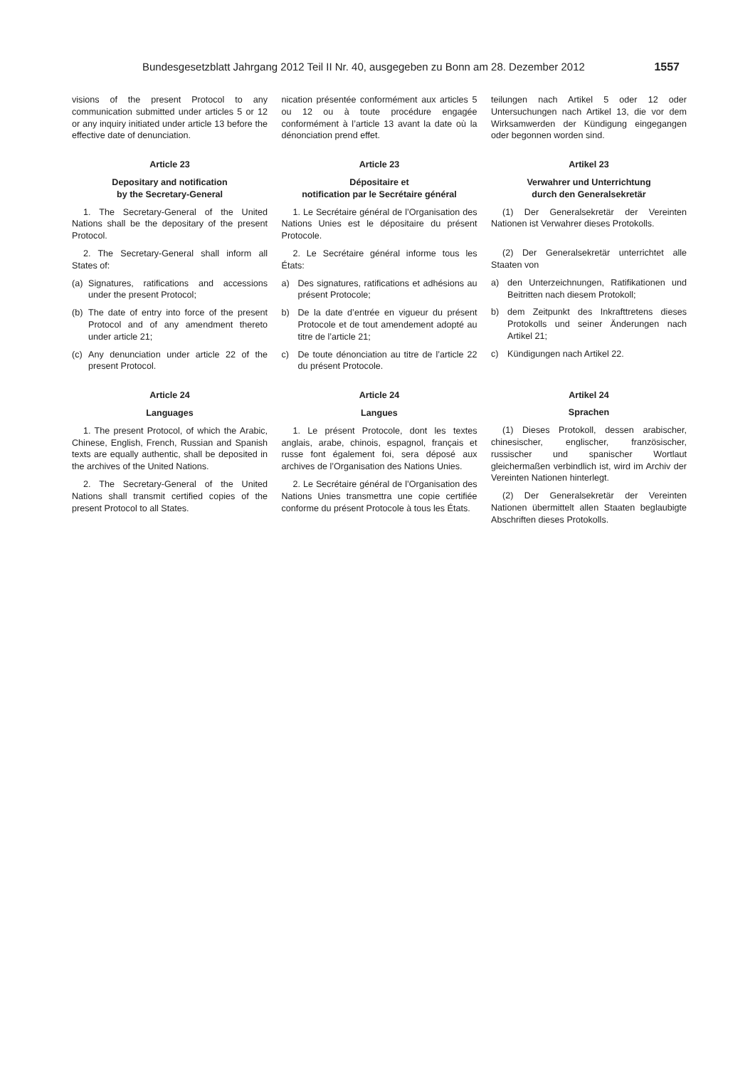Bundesgesetzblatt Jahrgang 2012 Teil II Nr. 40, ausgegeben zu Bonn am 28. Dezember 2012 1557
visions of the present Protocol to any communication submitted under articles 5 or 12 or any inquiry initiated under article 13 before the effective date of denunciation.
Article 23
Depositary and notification
by the Secretary-General
1. The Secretary-General of the United Nations shall be the depositary of the present Protocol.
2. The Secretary-General shall inform all States of:
(a) Signatures, ratifications and accessions under the present Protocol;
(b) The date of entry into force of the present Protocol and of any amendment thereto under article 21;
(c) Any denunciation under article 22 of the present Protocol.
Article 24
Languages
1. The present Protocol, of which the Arabic, Chinese, English, French, Russian and Spanish texts are equally authentic, shall be deposited in the archives of the United Nations.
2. The Secretary-General of the United Nations shall transmit certified copies of the present Protocol to all States.
nication présentée conformément aux articles 5 ou 12 ou à toute procédure engagée conformément à l’article 13 avant la date où la dénonciation prend effet.
Article 23
Dépositaire et
notification par le Secrétaire général
1. Le Secrétaire général de l’Organisation des Nations Unies est le dépositaire du présent Protocole.
2. Le Secrétaire général informe tous les États:
a) Des signatures, ratifications et adhésions au présent Protocole;
b) De la date d’entrée en vigueur du présent Protocole et de tout amendement adopté au titre de l’article 21;
c) De toute dénonciation au titre de l’article 22 du présent Protocole.
Article 24
Langues
1. Le présent Protocole, dont les textes anglais, arabe, chinois, espagnol, français et russe font également foi, sera déposé aux archives de l’Organisation des Nations Unies.
2. Le Secrétaire général de l’Organisation des Nations Unies transmettra une copie certifiée conforme du présent Protocole à tous les États.
teilungen nach Artikel 5 oder 12 oder Untersuchungen nach Artikel 13, die vor dem Wirksamwerden der Kündigung eingegangen oder begonnen worden sind.
Artikel 23
Verwahrer und Unterrichtung
durch den Generalsekretär
(1) Der Generalsekretär der Vereinten Nationen ist Verwahrer dieses Protokolls.
(2) Der Generalsekretär unterrichtet alle Staaten von
a) den Unterzeichnungen, Ratifikationen und Beitritten nach diesem Protokoll;
b) dem Zeitpunkt des Inkrafttretens dieses Protokolls und seiner Änderungen nach Artikel 21;
c) Kündigungen nach Artikel 22.
Artikel 24
Sprachen
(1) Dieses Protokoll, dessen arabischer, chinesischer, englischer, französischer, russischer und spanischer Wortlaut gleichermaßen verbindlich ist, wird im Archiv der Vereinten Nationen hinterlegt.
(2) Der Generalsekretär der Vereinten Nationen übermittelt allen Staaten beglaubigte Abschriften dieses Protokolls.